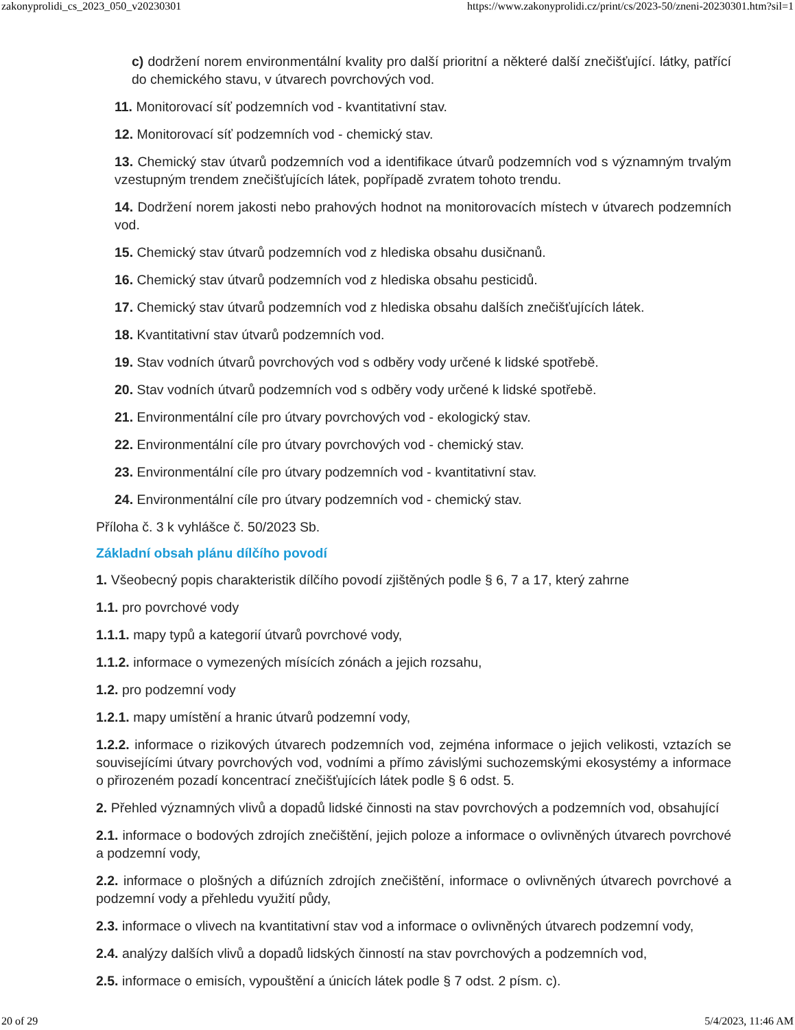zakonyprolidi_cs_2023_050_v20230301 https://www.zakonyprolidi.cz/print/cs/2023-50/zneni-20230301.htm?sil=1
c) dodržení norem environmentální kvality pro další prioritní a některé další znečišťující. látky, patřící do chemického stavu, v útvarech povrchových vod.
11. Monitorovací síť podzemních vod - kvantitativní stav.
12. Monitorovací síť podzemních vod - chemický stav.
13. Chemický stav útvarů podzemních vod a identifikace útvarů podzemních vod s významným trvalým vzestupným trendem znečišťujících látek, popřípadě zvratem tohoto trendu.
14. Dodržení norem jakosti nebo prahových hodnot na monitorovacích místech v útvarech podzemních vod.
15. Chemický stav útvarů podzemních vod z hlediska obsahu dusičnanů.
16. Chemický stav útvarů podzemních vod z hlediska obsahu pesticidů.
17. Chemický stav útvarů podzemních vod z hlediska obsahu dalších znečišťujících látek.
18. Kvantitativní stav útvarů podzemních vod.
19. Stav vodních útvarů povrchových vod s odběry vody určené k lidské spotřebě.
20. Stav vodních útvarů podzemních vod s odběry vody určené k lidské spotřebě.
21. Environmentální cíle pro útvary povrchových vod - ekologický stav.
22. Environmentální cíle pro útvary povrchových vod - chemický stav.
23. Environmentální cíle pro útvary podzemních vod - kvantitativní stav.
24. Environmentální cíle pro útvary podzemních vod - chemický stav.
Příloha č. 3 k vyhlášce č. 50/2023 Sb.
Základní obsah plánu dílčího povodí
1. Všeobecný popis charakteristik dílčího povodí zjištěných podle § 6, 7 a 17, který zahrne
1.1. pro povrchové vody
1.1.1. mapy typů a kategorií útvarů povrchové vody,
1.1.2. informace o vymezených mísících zónách a jejich rozsahu,
1.2. pro podzemní vody
1.2.1. mapy umístění a hranic útvarů podzemní vody,
1.2.2. informace o rizikových útvarech podzemních vod, zejména informace o jejich velikosti, vztazích se souvisejícími útvary povrchových vod, vodními a přímo závislými suchozemskými ekosystémy a informace o přirozeném pozadí koncentrací znečišťujících látek podle § 6 odst. 5.
2. Přehled významných vlivů a dopadů lidské činnosti na stav povrchových a podzemních vod, obsahující
2.1. informace o bodových zdrojích znečištění, jejich poloze a informace o ovlivněných útvarech povrchové a podzemní vody,
2.2. informace o plošných a difúzních zdrojích znečištění, informace o ovlivněných útvarech povrchové a podzemní vody a přehledu využití půdy,
2.3. informace o vlivech na kvantitativní stav vod a informace o ovlivněných útvarech podzemní vody,
2.4. analýzy dalších vlivů a dopadů lidských činností na stav povrchových a podzemních vod,
2.5. informace o emisích, vypouštění a únicích látek podle § 7 odst. 2 písm. c).
20 of 29 5/4/2023, 11:46 AM